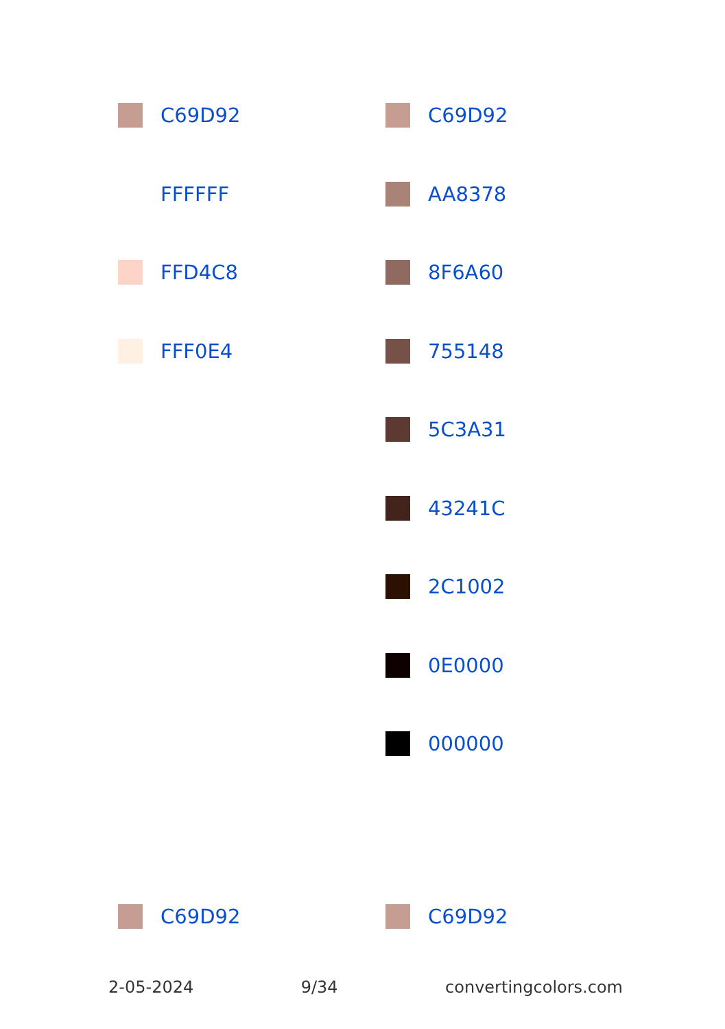C69D92
FFFFFF
FFD4C8
FFF0E4
C69D92
AA8378
8F6A60
755148
5C3A31
43241C
2C1002
0E0000
000000
C69D92 C69D92
2-05-2024 9/34 convertingcolors.com